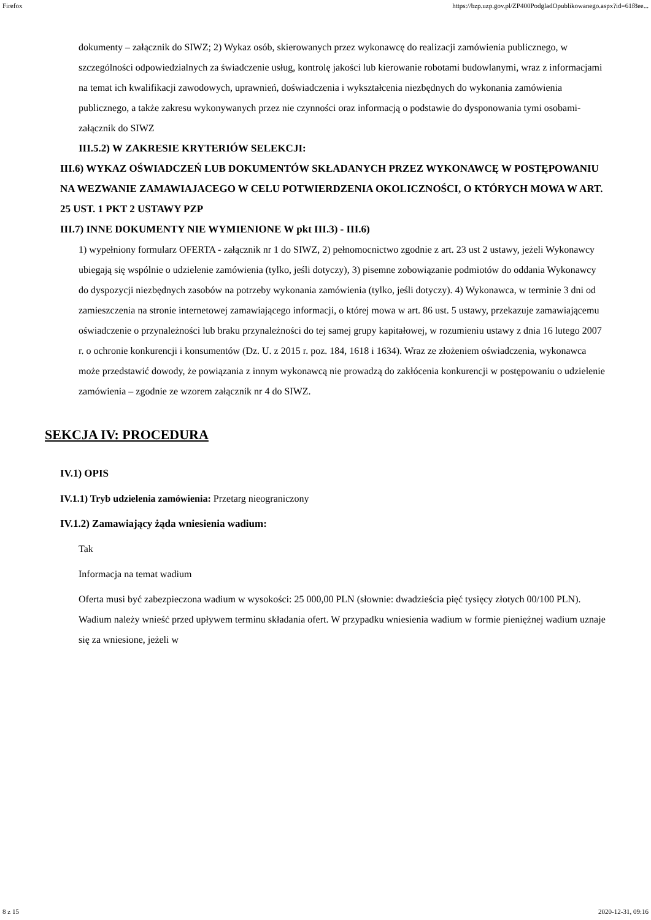Firefox https://bzp.uzp.gov.pl/ZP400PodgladOpublikowanego.aspx?id=61f8ee...
dokumenty – załącznik do SIWZ; 2) Wykaz osób, skierowanych przez wykonawcę do realizacji zamówienia publicznego, w szczególności odpowiedzialnych za świadczenie usług, kontrolę jakości lub kierowanie robotami budowlanymi, wraz z informacjami na temat ich kwalifikacji zawodowych, uprawnień, doświadczenia i wykształcenia niezbędnych do wykonania zamówienia publicznego, a także zakresu wykonywanych przez nie czynności oraz informacją o podstawie do dysponowania tymi osobami- załącznik do SIWZ
III.5.2) W ZAKRESIE KRYTERIÓW SELEKCJI:
III.6) WYKAZ OŚWIADCZEŃ LUB DOKUMENTÓW SKŁADANYCH PRZEZ WYKONAWCĘ W POSTĘPOWANIU NA WEZWANIE ZAMAWIAJACEGO W CELU POTWIERDZENIA OKOLICZNOŚCI, O KTÓRYCH MOWA W ART. 25 UST. 1 PKT 2 USTAWY PZP
III.7) INNE DOKUMENTY NIE WYMIENIONE W pkt III.3) - III.6)
1) wypełniony formularz OFERTA - załącznik nr 1 do SIWZ, 2) pełnomocnictwo zgodnie z art. 23 ust 2 ustawy, jeżeli Wykonawcy ubiegają się wspólnie o udzielenie zamówienia (tylko, jeśli dotyczy), 3) pisemne zobowiązanie podmiotów do oddania Wykonawcy do dyspozycji niezbędnych zasobów na potrzeby wykonania zamówienia (tylko, jeśli dotyczy). 4) Wykonawca, w terminie 3 dni od zamieszczenia na stronie internetowej zamawiającego informacji, o której mowa w art. 86 ust. 5 ustawy, przekazuje zamawiającemu oświadczenie o przynależności lub braku przynależności do tej samej grupy kapitałowej, w rozumieniu ustawy z dnia 16 lutego 2007 r. o ochronie konkurencji i konsumentów (Dz. U. z 2015 r. poz. 184, 1618 i 1634). Wraz ze złożeniem oświadczenia, wykonawca może przedstawić dowody, że powiązania z innym wykonawcą nie prowadzą do zakłócenia konkurencji w postępowaniu o udzielenie zamówienia – zgodnie ze wzorem załącznik nr 4 do SIWZ.
SEKCJA IV: PROCEDURA
IV.1) OPIS
IV.1.1) Tryb udzielenia zamówienia: Przetarg nieograniczony
IV.1.2) Zamawiający żąda wniesienia wadium:
Tak
Informacja na temat wadium
Oferta musi być zabezpieczona wadium w wysokości: 25 000,00 PLN (słownie: dwadzieścia pięć tysięcy złotych 00/100 PLN). Wadium należy wnieść przed upływem terminu składania ofert. W przypadku wniesienia wadium w formie pieniężnej wadium uznaje się za wniesione, jeżeli w
8 z 15 2020-12-31, 09:16